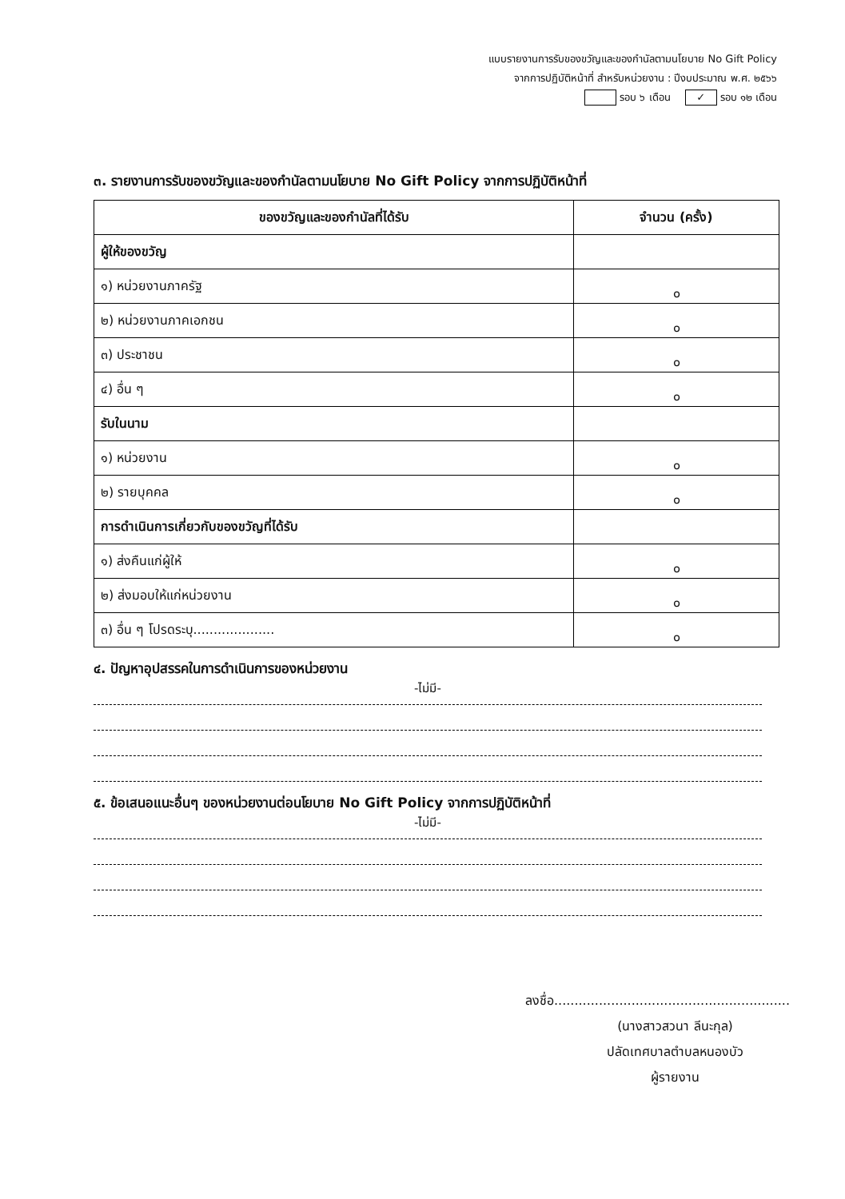แบบรายงานการรับของขวัญและของกำนัลตามนโยบาย No Gift Policy
จากการปฏิบัติหน้าที่ สำหรับหน่วยงาน : ปีงบประมาณ พ.ศ. ๒๕๖๖
รอบ ๖ เดือน ✓ รอบ ๑๒ เดือน
๓. รายงานการรับของขวัญและของกำนัลตามนโยบาย No Gift Policy จากการปฏิบัติหน้าที่
| ของขวัญและของกำนัลที่ได้รับ | จำนวน (ครั้ง) |
| --- | --- |
| ผู้ให้ของขวัญ | |
| ๑) หน่วยงานภาครัฐ | ๐ |
| ๒) หน่วยงานภาคเอกชน | ๐ |
| ๓) ประชาชน | ๐ |
| ๔) อื่น ๆ | ๐ |
| รับในนาม | |
| ๑) หน่วยงาน | ๐ |
| ๒) รายบุคคล | ๐ |
| การดำเนินการเกี่ยวกับของขวัญที่ได้รับ | |
| ๑) ส่งคืนแก่ผู้ให้ | ๐ |
| ๒) ส่งมอบให้แก่หน่วยงาน | ๐ |
| ๓) อื่น ๆ โปรดระบุ.................... | ๐ |
๔. ปัญหาอุปสรรคในการดำเนินการของหน่วยงาน
-ไม่มี-
๕. ข้อเสนอแนะอื่นๆ ของหน่วยงานต่อนโยบาย No Gift Policy จากการปฏิบัติหน้าที่
-ไม่มี-
ลงชื่อ..........................................................
(นางสาวสวนา ลีนะกุล)
ปลัดเทศบาลตำบลหนองบัว
ผู้รายงาน